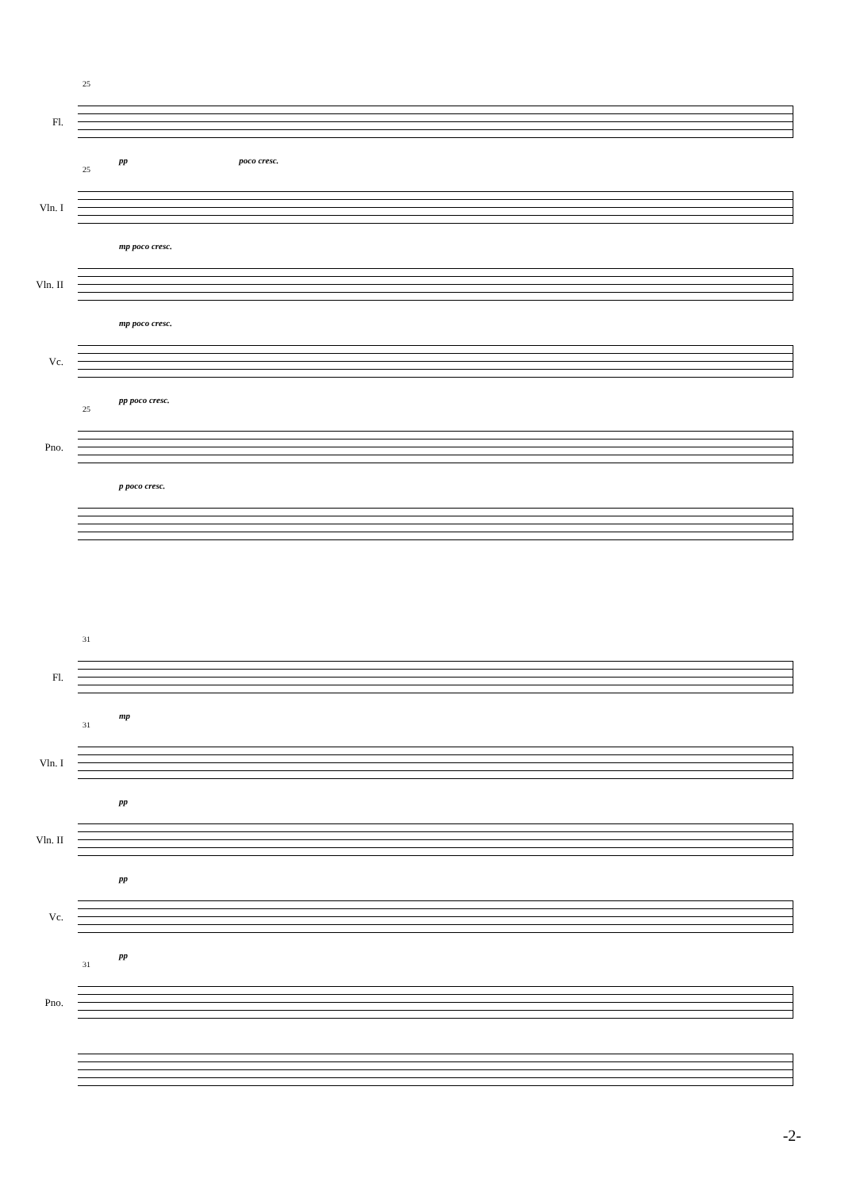25
Fl.
pp poco cresc.
25
Vln. I
mp poco cresc.
Vln. II
mp poco cresc.
Vc.
pp poco cresc.
25
Pno.
p poco cresc.
31
Fl.
mp
31
Vln. I
pp
Vln. II
pp
Vc.
pp
31
Pno.
-2-